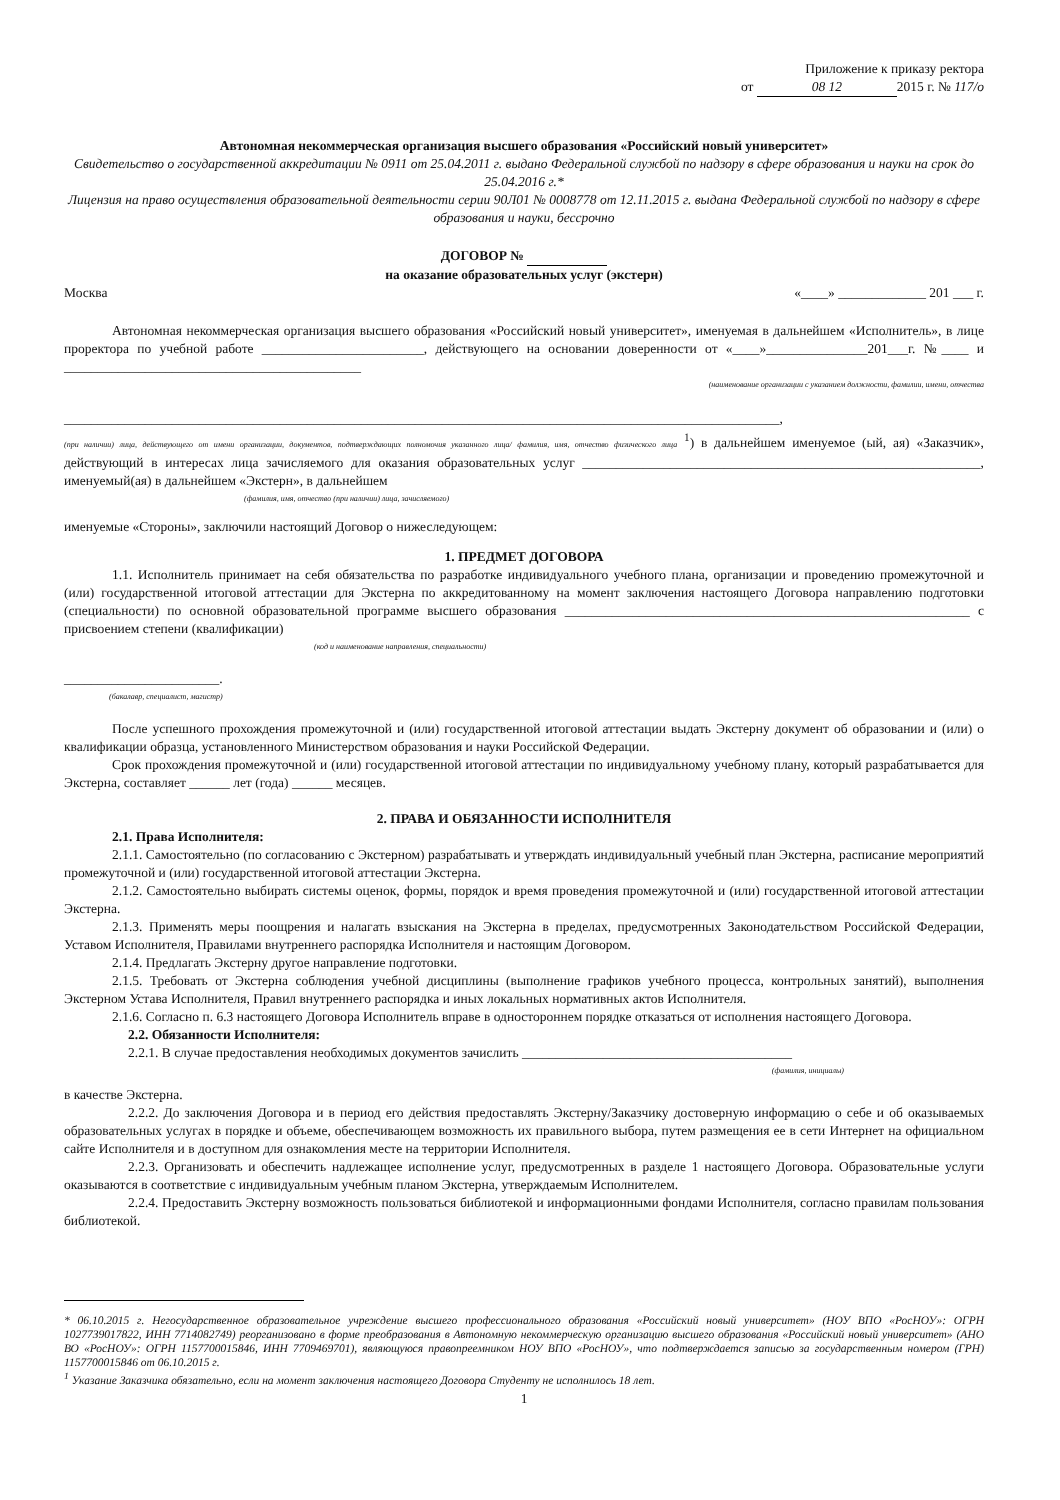Приложение к приказу ректора
от 08 12 2015 г. № 117/о
Автономная некоммерческая организация высшего образования «Российский новый университет»
Свидетельство о государственной аккредитации № 0911 от 25.04.2011 г. выдано Федеральной службой по надзору в сфере образования и науки на срок до 25.04.2016 г.*
Лицензия на право осуществления образовательной деятельности серии 90Л01 № 0008778 от 12.11.2015 г. выдана Федеральной службой по надзору в сфере образования и науки, бессрочно
ДОГОВОР №
на оказание образовательных услуг (экстерн)
Москва «____» _____________ 201 ___ г.
Автономная некоммерческая организация высшего образования «Российский новый университет», именуемая в дальнейшем «Исполнитель», в лице проректора по учебной работе ________________________, действующего на основании доверенности от «____»_______________201___г. №____ и ____________________________________________
(наименование организации с указанием должности, фамилии, имени, отчества
__________________________________________________________________________________________________________,
(при наличии) лица, действующего от имени организации, документов, подтверждающих полномочия указанного лица/ фамилия, имя, отчество физического лица <sup>1</sup>) в дальнейшем именуемое (ый, ая) «Заказчик», действующий в интересах лица зачисляемого для оказания образовательных услуг ___________________________________________________________, именуемый(ая) в дальнейшем «Экстерн», в дальнейшем
(фамилия, имя, отчество (при наличии) лица, зачисляемого)
именуемые «Стороны», заключили настоящий Договор о нижеследующем:
1. ПРЕДМЕТ ДОГОВОРА
1.1. Исполнитель принимает на себя обязательства по разработке индивидуального учебного плана, организации и проведению промежуточной и (или) государственной итоговой аттестации для Экстерна по аккредитованному на момент заключения настоящего Договора направлению подготовки (специальности) по основной образовательной программе высшего образования ____________________________________________________________ с присвоением степени (квалификации)
(код и наименование направления, специальности)
_______________________.
(бакалавр, специалист, магистр)
После успешного прохождения промежуточной и (или) государственной итоговой аттестации выдать Экстерну документ об образовании и (или) о квалификации образца, установленного Министерством образования и науки Российской Федерации.
Срок прохождения промежуточной и (или) государственной итоговой аттестации по индивидуальному учебному плану, который разрабатывается для Экстерна, составляет ______ лет (года) ______ месяцев.
2. ПРАВА И ОБЯЗАННОСТИ ИСПОЛНИТЕЛЯ
2.1. Права Исполнителя:
2.1.1. Самостоятельно (по согласованию с Экстерном) разрабатывать и утверждать индивидуальный учебный план Экстерна, расписание мероприятий промежуточной и (или) государственной итоговой аттестации Экстерна.
2.1.2. Самостоятельно выбирать системы оценок, формы, порядок и время проведения промежуточной и (или) государственной итоговой аттестации Экстерна.
2.1.3. Применять меры поощрения и налагать взыскания на Экстерна в пределах, предусмотренных Законодательством Российской Федерации, Уставом Исполнителя, Правилами внутреннего распорядка Исполнителя и настоящим Договором.
2.1.4. Предлагать Экстерну другое направление подготовки.
2.1.5. Требовать от Экстерна соблюдения учебной дисциплины (выполнение графиков учебного процесса, контрольных занятий), выполнения Экстерном Устава Исполнителя, Правил внутреннего распорядка и иных локальных нормативных актов Исполнителя.
2.1.6. Согласно п. 6.3 настоящего Договора Исполнитель вправе в одностороннем порядке отказаться от исполнения настоящего Договора.
2.2. Обязанности Исполнителя:
2.2.1. В случае предоставления необходимых документов зачислить ________________________________________
(фамилия, инициалы)
в качестве Экстерна.
2.2.2. До заключения Договора и в период его действия предоставлять Экстерну/Заказчику достоверную информацию о себе и об оказываемых образовательных услугах в порядке и объеме, обеспечивающем возможность их правильного выбора, путем размещения ее в сети Интернет на официальном сайте Исполнителя и в доступном для ознакомления месте на территории Исполнителя.
2.2.3. Организовать и обеспечить надлежащее исполнение услуг, предусмотренных в разделе 1 настоящего Договора. Образовательные услуги оказываются в соответствие с индивидуальным учебным планом Экстерна, утверждаемым Исполнителем.
2.2.4. Предоставить Экстерну возможность пользоваться библиотекой и информационными фондами Исполнителя, согласно правилам пользования библиотекой.
* 06.10.2015 г. Негосударственное образовательное учреждение высшего профессионального образования «Российский новый университет» (НОУ ВПО «РосНОУ»: ОГРН 1027739017822, ИНН 7714082749) реорганизовано в форме преобразования в Автономную некоммерческую организацию высшего образования «Российский новый университет» (АНО ВО «РосНОУ»: ОГРН 1157700015846, ИНН 7709469701), являющуюся правопреемником НОУ ВПО «РосНОУ», что подтверждается записью за государственным номером (ГРН) 1157700015846 от 06.10.2015 г.
<sup>1</sup> Указание Заказчика обязательно, если на момент заключения настоящего Договора Студенту не исполнилось 18 лет.
1